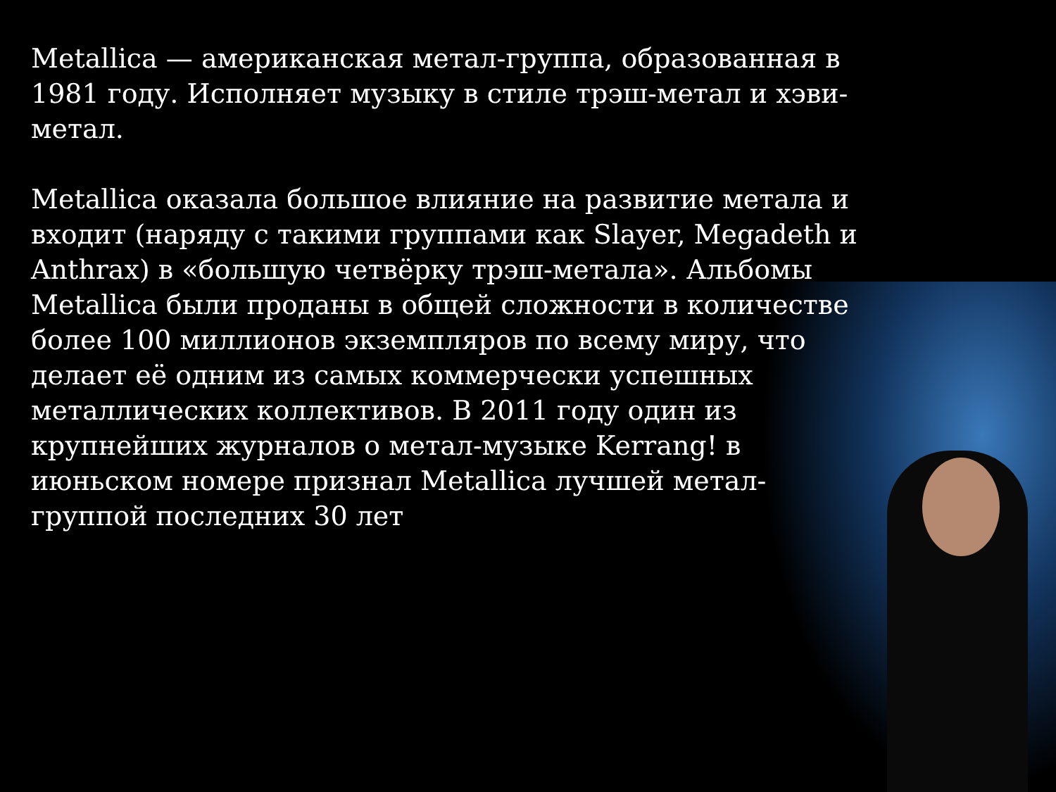Metallica — американская метал-группа, образованная в 1981 году. Исполняет музыку в стиле трэш-метал и хэви-метал.
Metallica оказала большое влияние на развитие метала и входит (наряду с такими группами как Slayer, Megadeth и Anthrax) в «большую четвёрку трэш-метала». Альбомы Metallica были проданы в общей сложности в количестве более 100 миллионов экземпляров по всему миру, что делает её одним из самых коммерчески успешных металлических коллективов. В 2011 году один из крупнейших журналов о метал-музыке Kerrang! в июньском номере признал Metallica лучшей метал-группой последних 30 лет